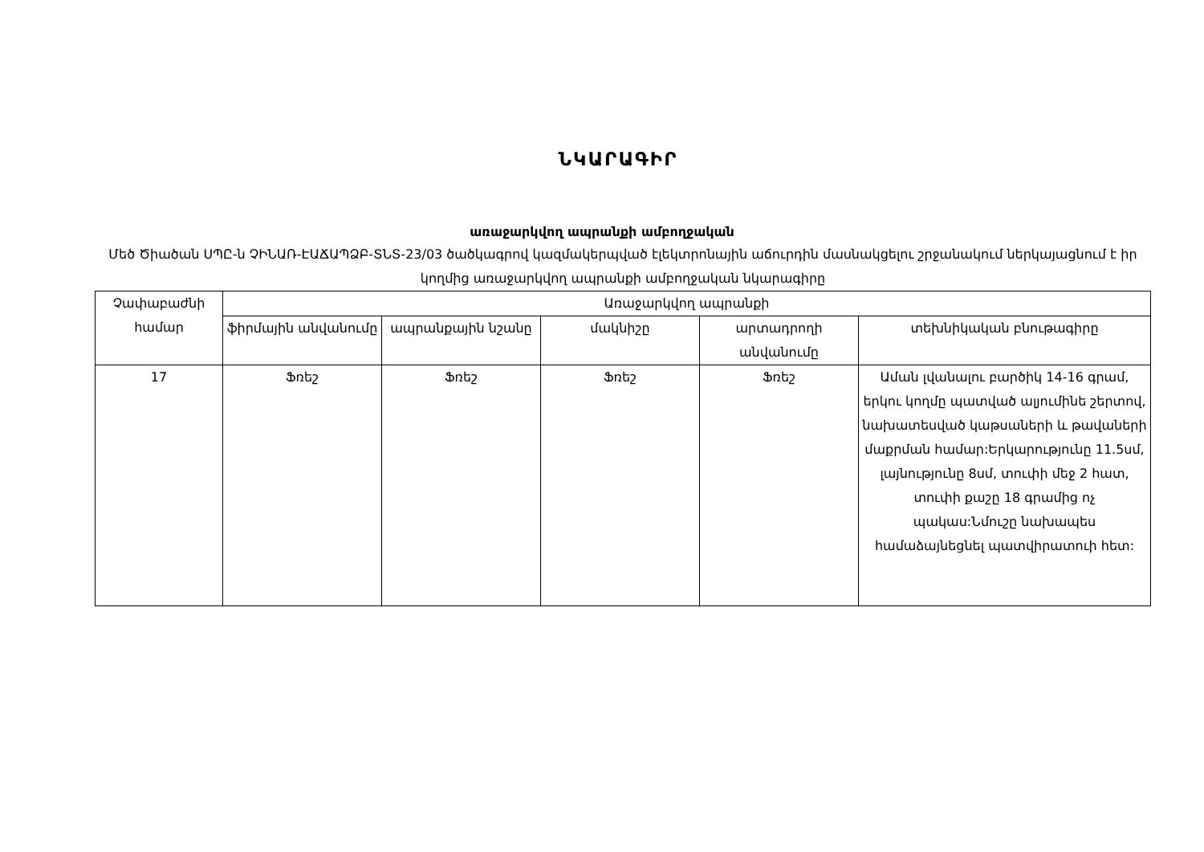ՆԿԱՐԱԳԻՐ
առաջարկվող ապրանքի ամբողջական
Մեծ Ծիածան ՍՊԸ-ն ՉԻՆԱՌ-ԷԱՃԱՊՁԲ-ՏՆՏ-23/03 ծածկագրով կազմակերպված էլեկտրոնային աճուրդին մասնակցելու շրջանակում ներկայացնում է իր կողմից առաջարկվող ապրանքի ամբողջական նկարագիրը
| Չափաբաժնի համար | Առաջարկվող ապրանքի | | | | |
| --- | --- | --- | --- | --- | --- |
| | ֆիրմային անվանումը | ապրանքային նշանը | մակնիշը | արտադրողի անվանումը | տեխնիկական բնութագիրը |
| 17 | Ֆռեշ | Ֆռեշ | Ֆռեշ | Ֆռեշ | Աման լվանալու բարծիկ 14-16 գրամ, երկու կողմը պատված ալյումինե շերտով, նախատեսված կաթսաների և թավաների մաքրման համար:Երկարությունը 11.5սմ, լայնությունը 8սմ, տուփի մեջ 2 հատ, տուփի քաշը 18 գրամից ոչ պակաս:Նմուշը նախապես համաձայնեցնել պատվիրատուի հետ: |